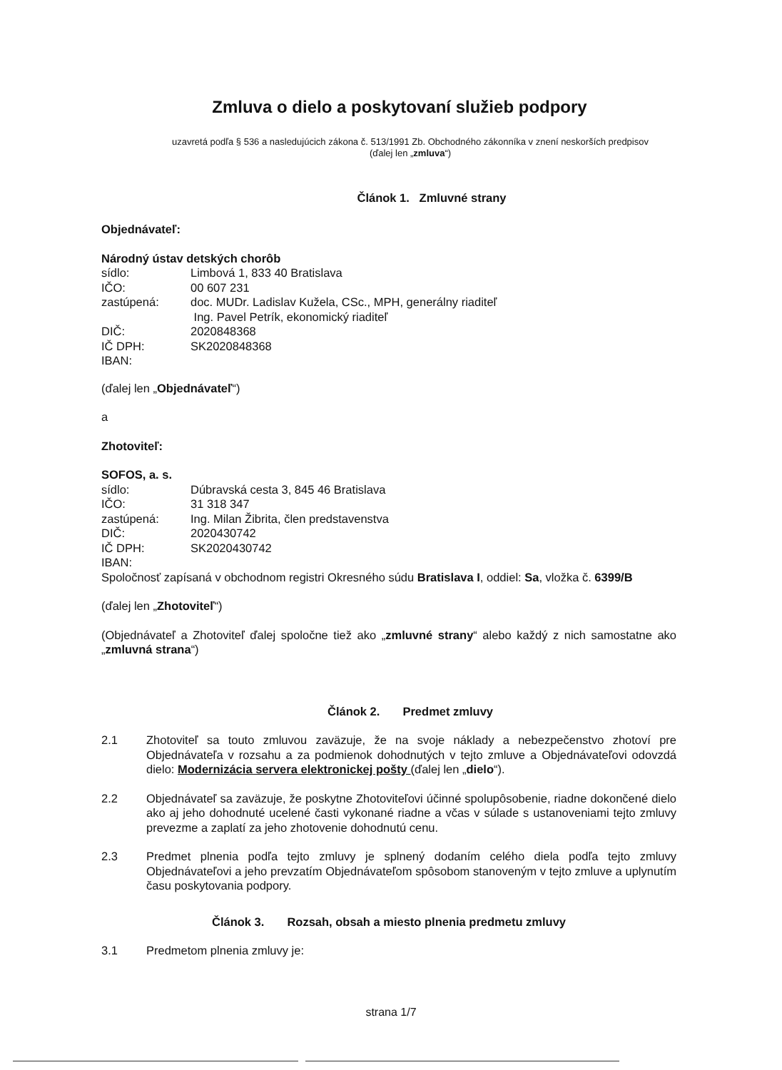Zmluva o dielo a poskytovaní služieb podpory
uzavretá podľa § 536 a nasledujúcich zákona č. 513/1991 Zb. Obchodného zákonníka v znení neskorších predpisov
(ďalej len „zmluva“)
Článok 1. Zmluvné strany
Objednávateľ:
Národný ústav detských chorôb
| sídlo: | Limbová 1, 833 40 Bratislava |
| IČO: | 00 607 231 |
| zastúpená: | doc. MUDr. Ladislav Kužela, CSc., MPH, generálny riaditeľ Ing. Pavel Petrík, ekonomický riaditeľ |
| DIČ: | 2020848368 |
| IČ DPH: | SK2020848368 |
| IBAN: | |
(ďalej len „Objednávateľ“)
a
Zhotoviteľ:
SOFOS, a. s.
| sídlo: | Dúbravská cesta 3, 845 46 Bratislava |
| IČO: | 31 318 347 |
| zastúpená: | Ing. Milan Žibrita, člen predstavenstva |
| DIČ: | 2020430742 |
| IČ DPH: | SK2020430742 |
| IBAN: | |
Spoločnosť zapísaná v obchodnom registri Okresného súdu Bratislava I, oddiel: Sa, vložka č. 6399/B
(ďalej len „Zhotoviteľ“)
(Objednávateľ a Zhotoviteľ ďalej spoločne tiež ako „zmluvné strany“ alebo každý z nich samostatne ako „zmluvná strana“)
Článok 2. Predmet zmluvy
2.1 Zhotoviteľ sa touto zmluvou zaväzuje, že na svoje náklady a nebezpečenstvo zhotoví pre Objednávateľa v rozsahu a za podmienok dohodnutých v tejto zmluve a Objednávateľovi odovzdá dielo: Modernizácia servera elektronickej pošty (ďalej len „dielo“).
2.2 Objednávateľ sa zaväzuje, že poskytne Zhotoviteľovi účinné spolupôsobenie, riadne dokončené dielo ako aj jeho dohodnuté ucelené časti vykonané riadne a včas v súlade s ustanoveniami tejto zmluvy prevezme a zaplatí za jeho zhotovenie dohodnutú cenu.
2.3 Predmet plnenia podľa tejto zmluvy je splnený dodaním celého diela podľa tejto zmluvy Objednávateľovi a jeho prevzatím Objednávateľom spôsobom stanoveným v tejto zmluve a uplynutím času poskytovania podpory.
Článok 3. Rozsah, obsah a miesto plnenia predmetu zmluvy
3.1 Predmetom plnenia zmluvy je:
strana 1/7